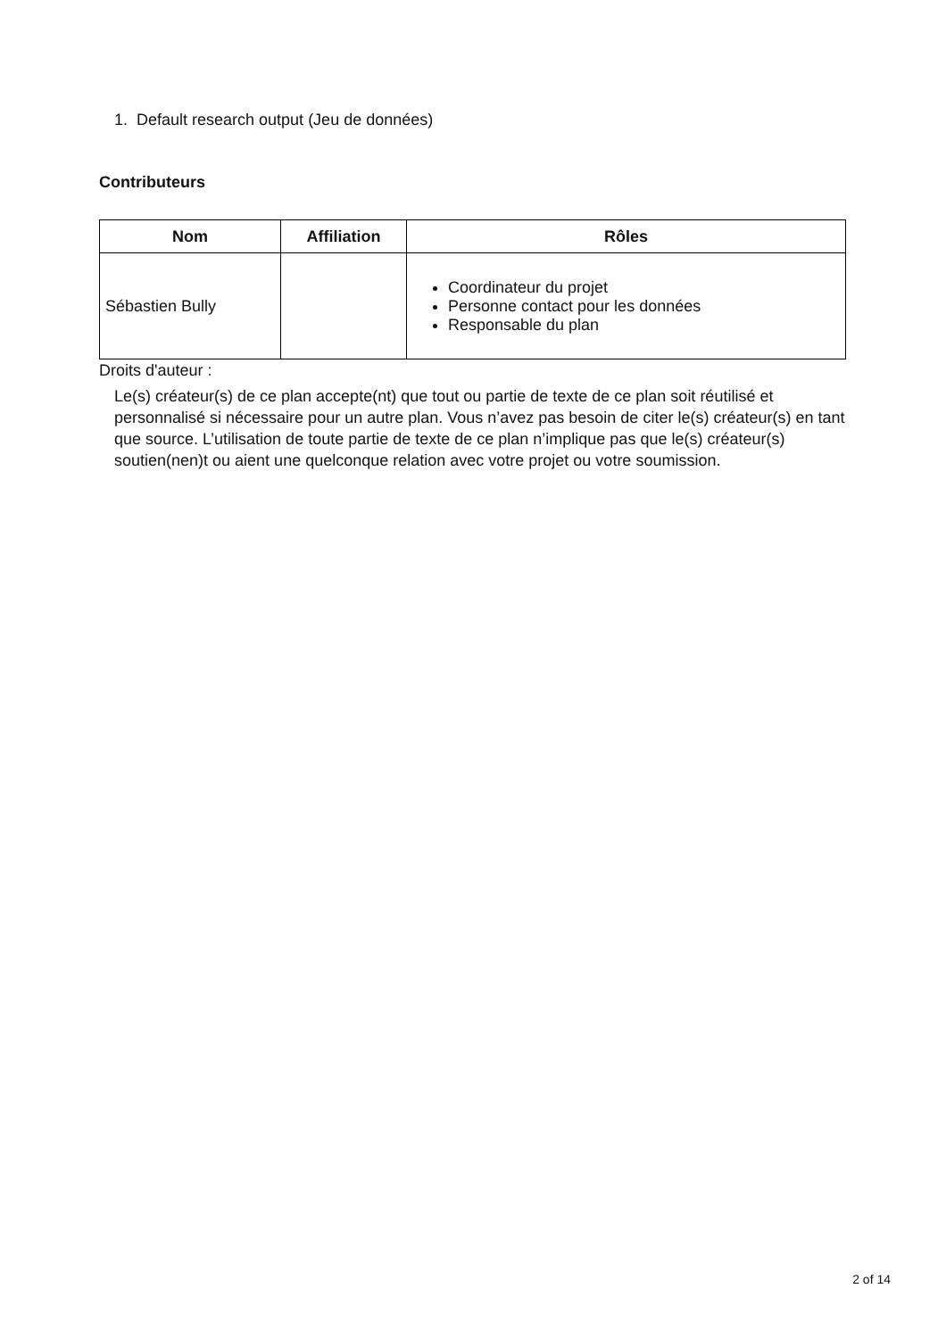1. Default research output (Jeu de données)
Contributeurs
| Nom | Affiliation | Rôles |
| --- | --- | --- |
| Sébastien Bully | | Coordinateur du projet Personne contact pour les données Responsable du plan |
Droits d'auteur :
Le(s) créateur(s) de ce plan accepte(nt) que tout ou partie de texte de ce plan soit réutilisé et personnalisé si nécessaire pour un autre plan. Vous n’avez pas besoin de citer le(s) créateur(s) en tant que source. L’utilisation de toute partie de texte de ce plan n’implique pas que le(s) créateur(s) soutien(nen)t ou aient une quelconque relation avec votre projet ou votre soumission.
2 of 14